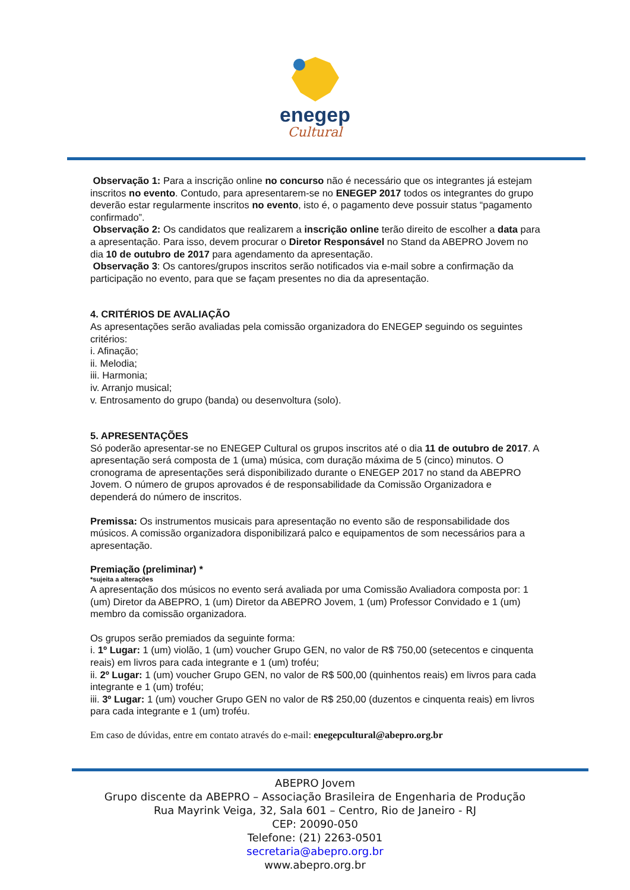enegep
Cultural
Observação 1: Para a inscrição online no concurso não é necessário que os integrantes já estejam inscritos no evento. Contudo, para apresentarem-se no ENEGEP 2017 todos os integrantes do grupo deverão estar regularmente inscritos no evento, isto é, o pagamento deve possuir status “pagamento confirmado”.
Observação 2: Os candidatos que realizarem a inscrição online terão direito de escolher a data para a apresentação. Para isso, devem procurar o Diretor Responsável no Stand da ABEPRO Jovem no dia 10 de outubro de 2017 para agendamento da apresentação.
Observação 3: Os cantores/grupos inscritos serão notificados via e-mail sobre a confirmação da participação no evento, para que se façam presentes no dia da apresentação.
4. CRITÉRIOS DE AVALIAÇÃO
As apresentações serão avaliadas pela comissão organizadora do ENEGEP seguindo os seguintes critérios:
i. Afinação;
ii. Melodia;
iii. Harmonia;
iv. Arranjo musical;
v. Entrosamento do grupo (banda) ou desenvoltura (solo).
5. APRESENTAÇÕES
Só poderão apresentar-se no ENEGEP Cultural os grupos inscritos até o dia 11 de outubro de 2017. A apresentação será composta de 1 (uma) música, com duração máxima de 5 (cinco) minutos. O cronograma de apresentações será disponibilizado durante o ENEGEP 2017 no stand da ABEPRO Jovem. O número de grupos aprovados é de responsabilidade da Comissão Organizadora e dependerá do número de inscritos.
Premissa: Os instrumentos musicais para apresentação no evento são de responsabilidade dos músicos. A comissão organizadora disponibilizará palco e equipamentos de som necessários para a apresentação.
Premiação (preliminar) *
*sujeita a alterações
A apresentação dos músicos no evento será avaliada por uma Comissão Avaliadora composta por: 1 (um) Diretor da ABEPRO, 1 (um) Diretor da ABEPRO Jovem, 1 (um) Professor Convidado e 1 (um) membro da comissão organizadora.
Os grupos serão premiados da seguinte forma:
i. 1º Lugar: 1 (um) violão, 1 (um) voucher Grupo GEN, no valor de R$ 750,00 (setecentos e cinquenta reais) em livros para cada integrante e 1 (um) troféu;
ii. 2º Lugar: 1 (um) voucher Grupo GEN, no valor de R$ 500,00 (quinhentos reais) em livros para cada integrante e 1 (um) troféu;
iii. 3º Lugar: 1 (um) voucher Grupo GEN no valor de R$ 250,00 (duzentos e cinquenta reais) em livros para cada integrante e 1 (um) troféu.
Em caso de dúvidas, entre em contato através do e-mail: enegepcultural@abepro.org.br
ABEPRO Jovem
Grupo discente da ABEPRO – Associação Brasileira de Engenharia de Produção
Rua Mayrink Veiga, 32, Sala 601 – Centro, Rio de Janeiro - RJ
CEP: 20090-050
Telefone: (21) 2263-0501
secretaria@abepro.org.br
www.abepro.org.br